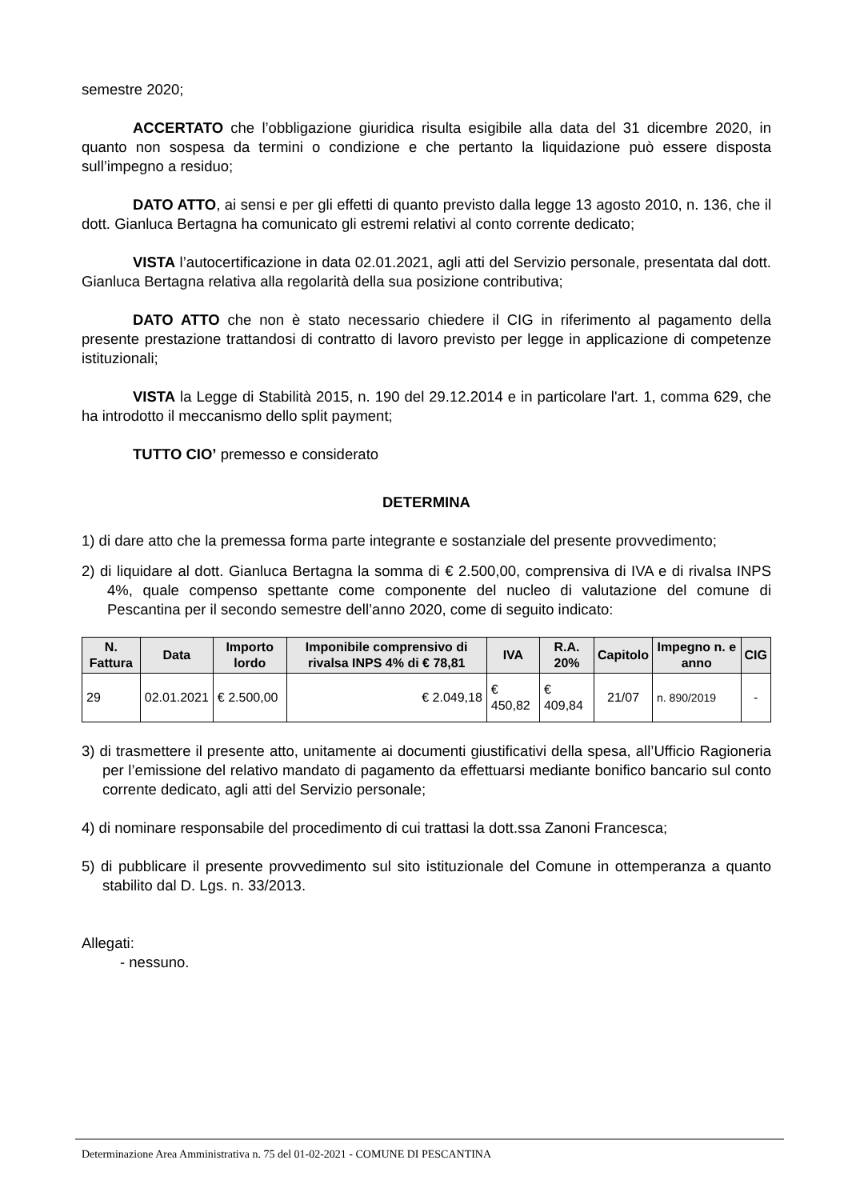semestre 2020;
ACCERTATO che l’obbligazione giuridica risulta esigibile alla data del 31 dicembre 2020, in quanto non sospesa da termini o condizione e che pertanto la liquidazione può essere disposta sull’impegno a residuo;
DATO ATTO, ai sensi e per gli effetti di quanto previsto dalla legge 13 agosto 2010, n. 136, che il dott. Gianluca Bertagna ha comunicato gli estremi relativi al conto corrente dedicato;
VISTA l’autocertificazione in data 02.01.2021, agli atti del Servizio personale, presentata dal dott. Gianluca Bertagna relativa alla regolarità della sua posizione contributiva;
DATO ATTO che non è stato necessario chiedere il CIG in riferimento al pagamento della presente prestazione trattandosi di contratto di lavoro previsto per legge in applicazione di competenze istituzionali;
VISTA la Legge di Stabilità 2015, n. 190 del 29.12.2014 e in particolare l'art. 1, comma 629, che ha introdotto il meccanismo dello split payment;
TUTTO CIO’ premesso e considerato
DETERMINA
1) di dare atto che la premessa forma parte integrante e sostanziale del presente provvedimento;
2) di liquidare al dott. Gianluca Bertagna la somma di € 2.500,00, comprensiva di IVA e di rivalsa INPS 4%, quale compenso spettante come componente del nucleo di valutazione del comune di Pescantina per il secondo semestre dell’anno 2020, come di seguito indicato:
| N. Fattura | Data | Importo lordo | Imponibile comprensivo di rivalsa INPS 4% di € 78,81 | IVA | R.A. 20% | Capitolo | Impegno n. e anno | CIG |
| --- | --- | --- | --- | --- | --- | --- | --- | --- |
| 29 | 02.01.2021 | € 2.500,00 | € 2.049,18 | € 450,82 | € 409,84 | 21/07 | n. 890/2019 | - |
3) di trasmettere il presente atto, unitamente ai documenti giustificativi della spesa, all’Ufficio Ragioneria per l’emissione del relativo mandato di pagamento da effettuarsi mediante bonifico bancario sul conto corrente dedicato, agli atti del Servizio personale;
4) di nominare responsabile del procedimento di cui trattasi la dott.ssa Zanoni Francesca;
5) di pubblicare il presente provvedimento sul sito istituzionale del Comune in ottemperanza a quanto stabilito dal D. Lgs. n. 33/2013.
Allegati:
- nessuno.
Determinazione Area Amministrativa n. 75 del 01-02-2021 - COMUNE DI PESCANTINA